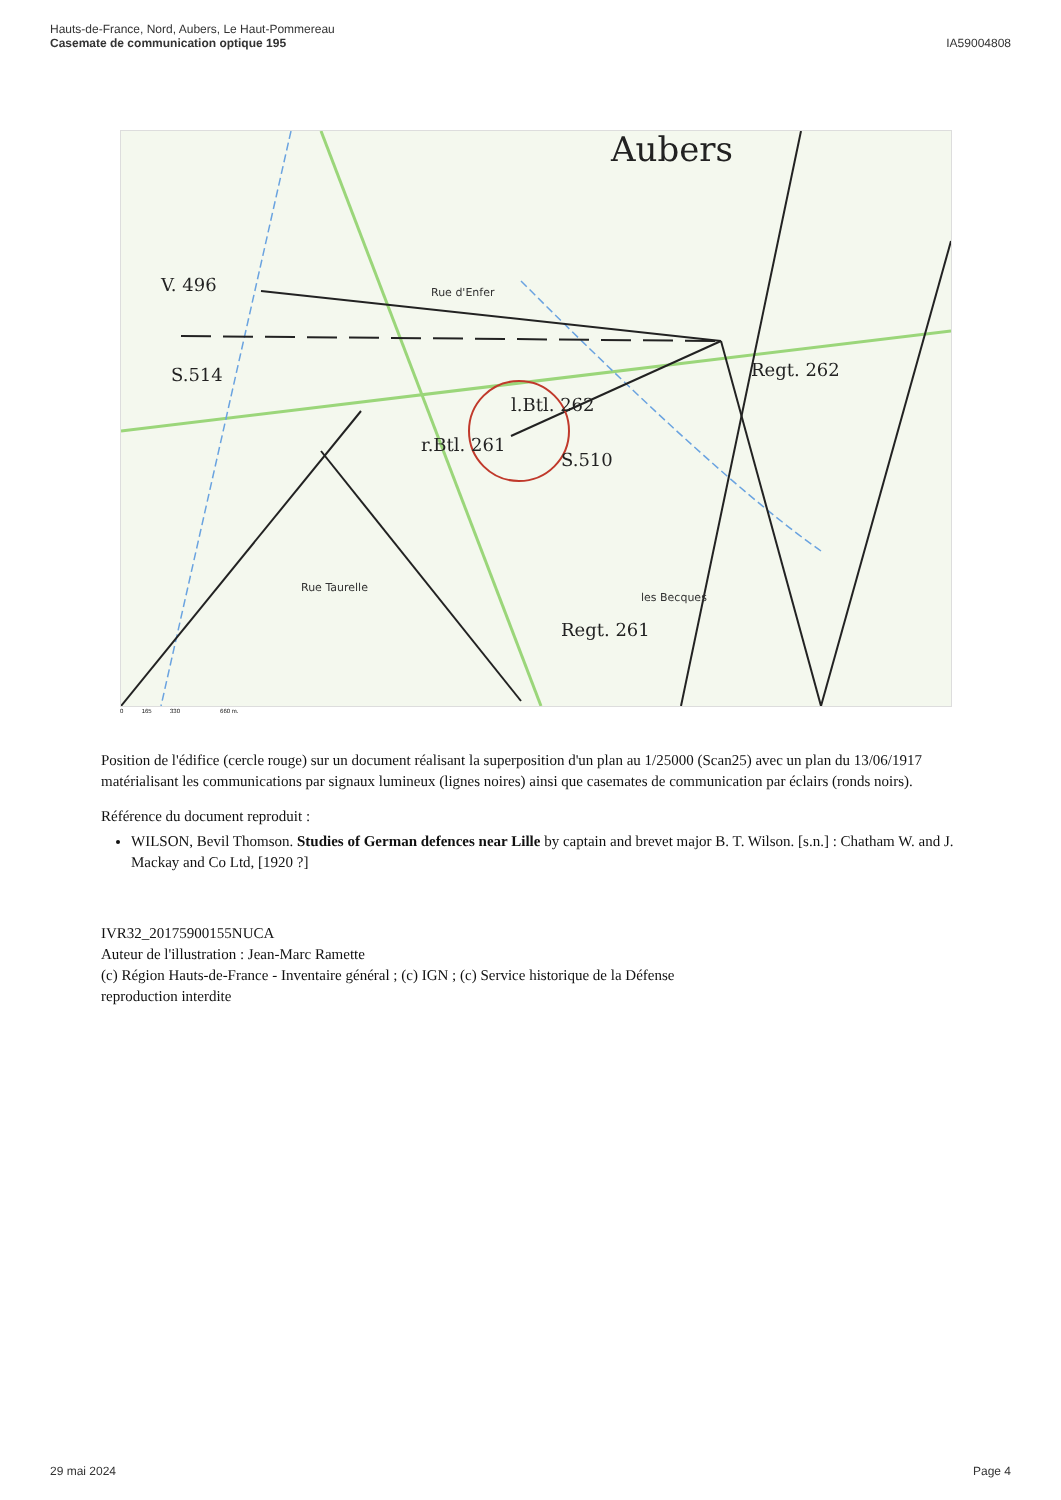Hauts-de-France, Nord, Aubers, Le Haut-Pommereau
Casemate de communication optique 195
IA59004808
Aubers
V. 496
S.514
l.Btl. 262
r.Btl. 261
S.510
Regt. 261
Regt. 262
Rue d'Enfer
Rue Taurelle
les Becques
0 165 330 660 m.
Position de l'édifice (cercle rouge) sur un document réalisant la superposition d'un plan au 1/25000 (Scan25) avec un plan du 13/06/1917 matérialisant les communications par signaux lumineux (lignes noires) ainsi que casemates de communication par éclairs (ronds noirs).
Référence du document reproduit :
WILSON, Bevil Thomson. Studies of German defences near Lille by captain and brevet major B. T. Wilson. [s.n.] : Chatham W. and J. Mackay and Co Ltd, [1920 ?]
IVR32_20175900155NUCA
Auteur de l'illustration : Jean-Marc Ramette
(c) Région Hauts-de-France - Inventaire général ; (c) IGN ; (c) Service historique de la Défense
reproduction interdite
29 mai 2024 Page 4